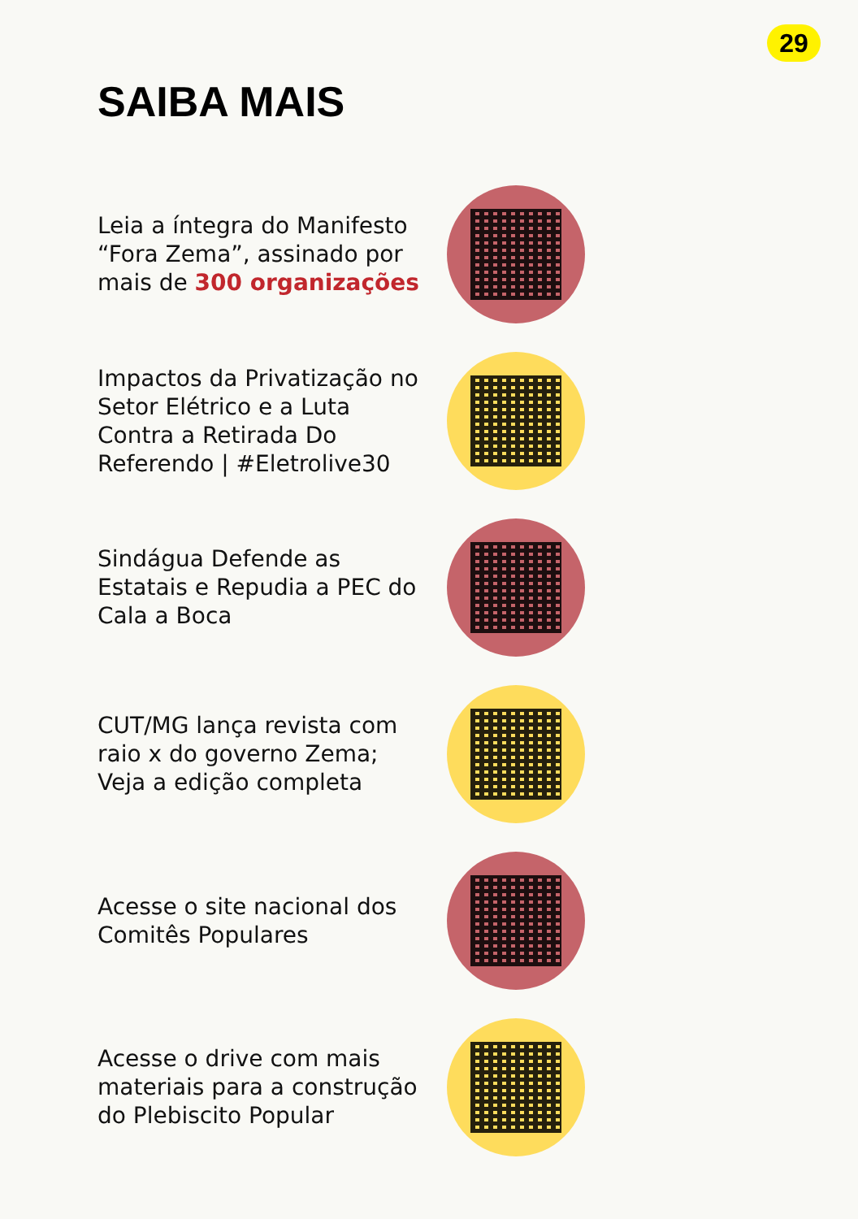29
SAIBA MAIS
Leia a íntegra do Manifesto “Fora Zema”, assinado por mais de 300 organizações
Impactos da Privatização no Setor Elétrico e a Luta Contra a Retirada Do Referendo | #Eletrolive30
Sindágua Defende as Estatais e Repudia a PEC do Cala a Boca
CUT/MG lança revista com raio x do governo Zema; Veja a edição completa
Acesse o site nacional dos Comitês Populares
Acesse o drive com mais materiais para a construção do Plebiscito Popular